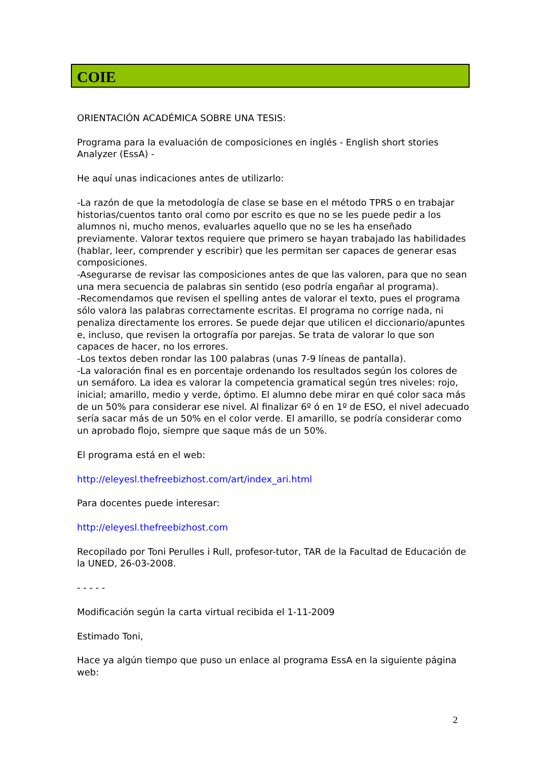COIE
ORIENTACIÓN ACADÉMICA SOBRE UNA TESIS:
Programa para la evaluación de composiciones en inglés - English short stories Analyzer (EssA) -
He aquí unas indicaciones antes de utilizarlo:
-La razón de que la metodología de clase se base en el método TPRS o en trabajar historias/cuentos tanto oral como por escrito es que no se les puede pedir a los alumnos ni, mucho menos, evaluarles aquello que no se les ha enseñado previamente. Valorar textos requiere que primero se hayan trabajado las habilidades (hablar, leer, comprender y escribir) que les permitan ser capaces de generar esas composiciones.
-Asegurarse de revisar las composiciones antes de que las valoren, para que no sean una mera secuencia de palabras sin sentido (eso podría engañar al programa).
-Recomendamos que revisen el spelling antes de valorar el texto, pues el programa sólo valora las palabras correctamente escritas. El programa no corrige nada, ni penaliza directamente los errores. Se puede dejar que utilicen el diccionario/apuntes e, incluso, que revisen la ortografía por parejas. Se trata de valorar lo que son capaces de hacer, no los errores.
-Los textos deben rondar las 100 palabras (unas 7-9 líneas de pantalla).
-La valoración final es en porcentaje ordenando los resultados según los colores de un semáforo. La idea es valorar la competencia gramatical según tres niveles: rojo, inicial; amarillo, medio y verde, óptimo. El alumno debe mirar en qué color saca más de un 50% para considerar ese nivel. Al finalizar 6º ó en 1º de ESO, el nivel adecuado sería sacar más de un 50% en el color verde. El amarillo, se podría considerar como un aprobado flojo, siempre que saque más de un 50%.
El programa está en el web:
http://eleyesl.thefreebizhost.com/art/index_ari.html
Para docentes puede interesar:
http://eleyesl.thefreebizhost.com
Recopilado por Toni Perulles i Rull, profesor-tutor, TAR de la Facultad de Educación de la UNED, 26-03-2008.
- - - - -
Modificación según la carta virtual recibida el 1-11-2009
Estimado Toni,
Hace ya algún tiempo que puso un enlace al programa EssA en la siguiente página web:
2